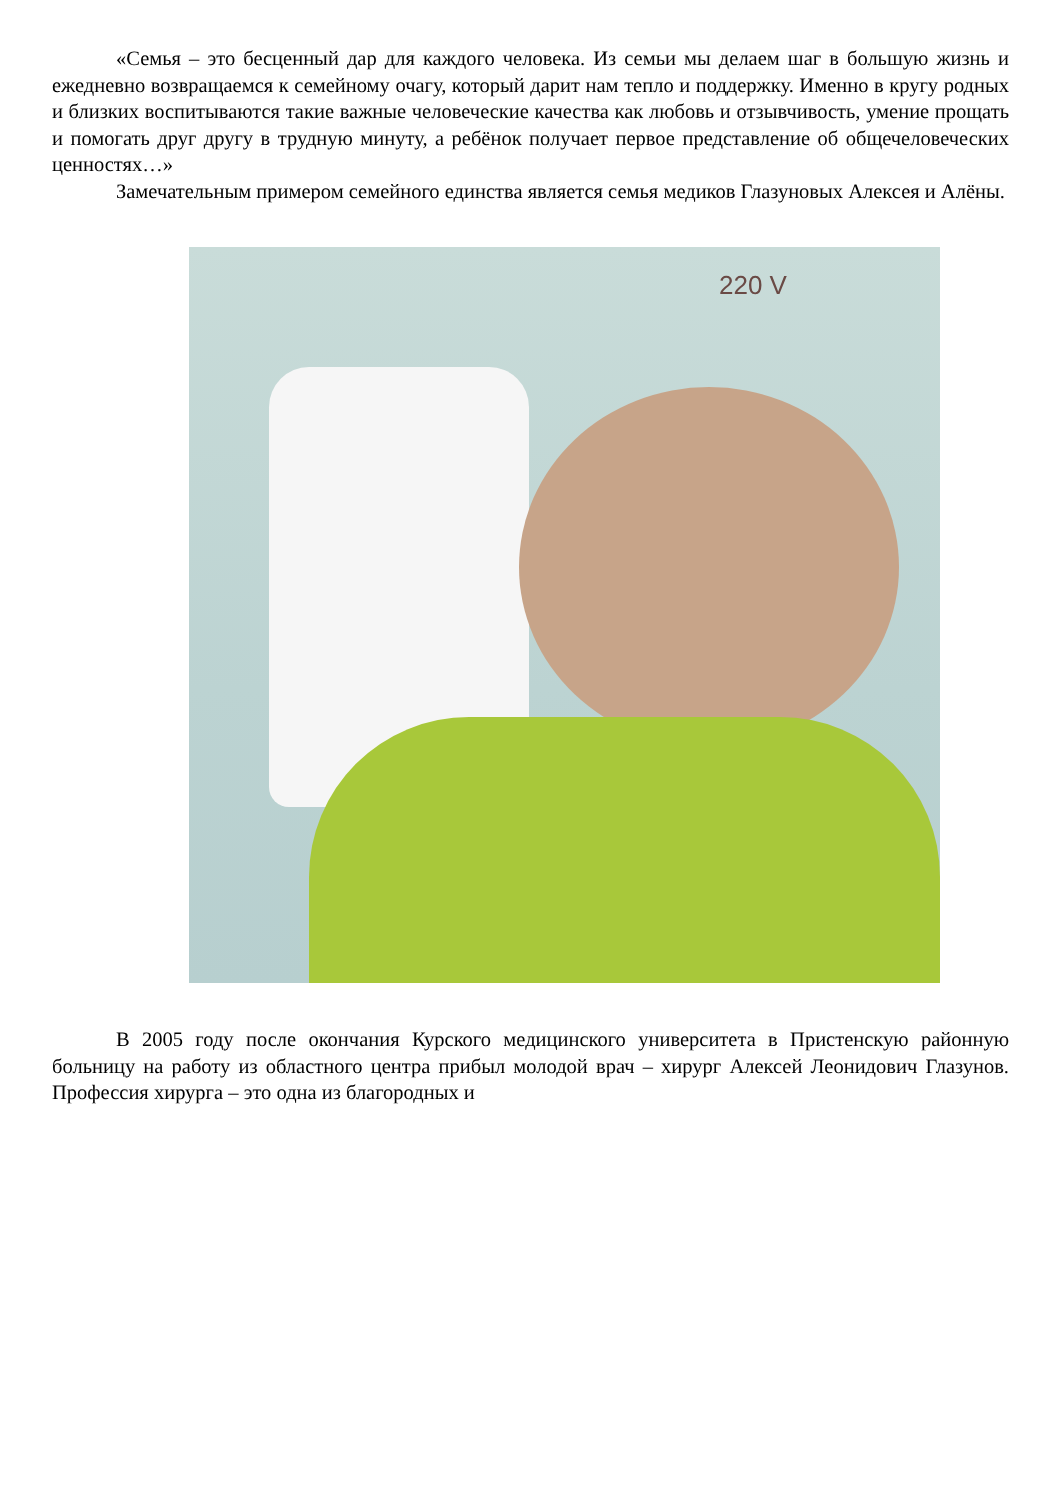«Семья – это бесценный дар для каждого человека. Из семьи мы делаем шаг в большую жизнь и ежедневно возвращаемся к семейному очагу, который дарит нам тепло и поддержку. Именно в кругу родных и близких воспитываются такие важные человеческие качества как любовь и отзывчивость, умение прощать и помогать друг другу в трудную минуту, а ребёнок получает первое представление об общечеловеческих ценностях…»
Замечательным примером семейного единства является семья медиков Глазуновых Алексея и Алёны.
220 V
В 2005 году после окончания Курского медицинского университета в Пристенскую районную больницу на работу из областного центра прибыл молодой врач – хирург Алексей Леонидович Глазунов. Профессия хирурга – это одна из благородных и